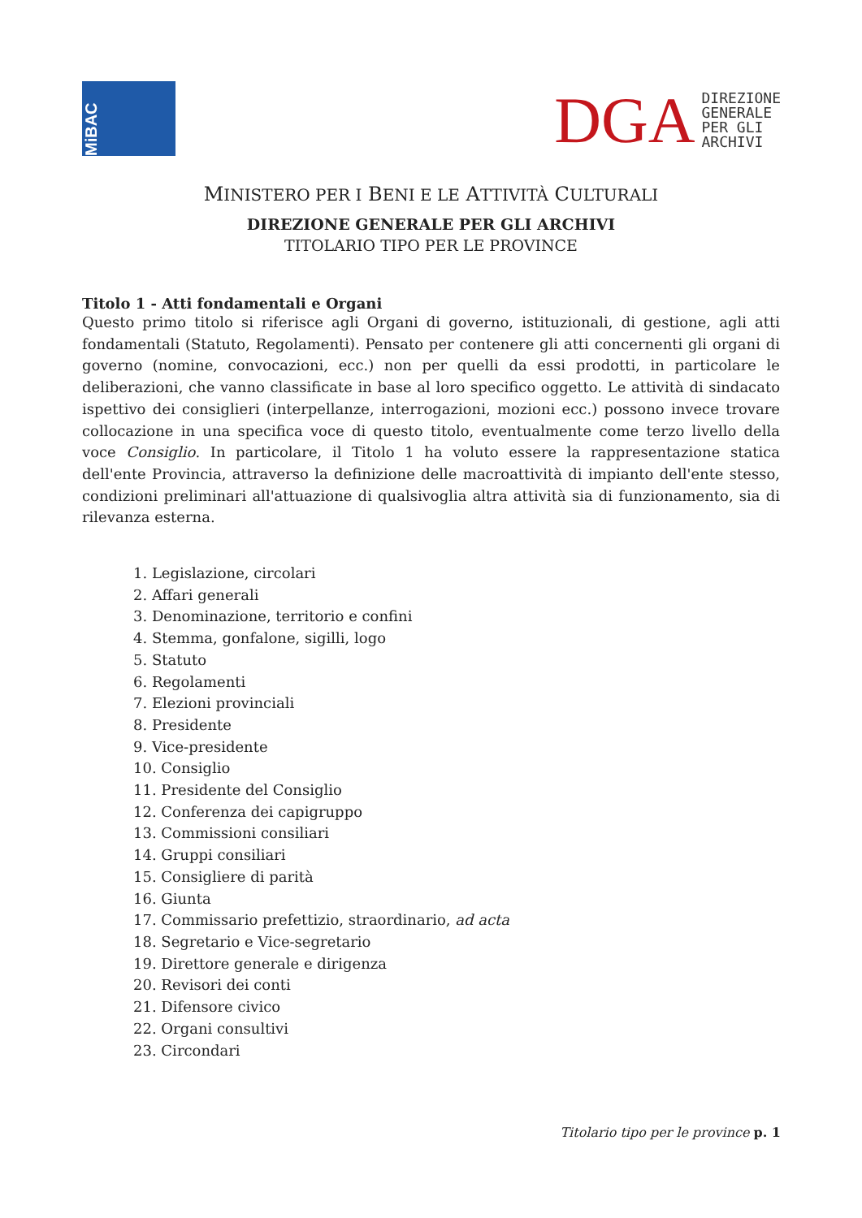MiBAC
DGA DIREZIONE
GENERALE
PER GLI
ARCHIVI
MINISTERO PER I BENI E LE ATTIVITÀ CULTURALI
DIREZIONE GENERALE PER GLI ARCHIVI
TITOLARIO TIPO PER LE PROVINCE
Titolo 1 - Atti fondamentali e Organi
Questo primo titolo si riferisce agli Organi di governo, istituzionali, di gestione, agli atti fondamentali (Statuto, Regolamenti). Pensato per contenere gli atti concernenti gli organi di governo (nomine, convocazioni, ecc.) non per quelli da essi prodotti, in particolare le deliberazioni, che vanno classificate in base al loro specifico oggetto. Le attività di sindacato ispettivo dei consiglieri (interpellanze, interrogazioni, mozioni ecc.) possono invece trovare collocazione in una specifica voce di questo titolo, eventualmente come terzo livello della voce Consiglio. In particolare, il Titolo 1 ha voluto essere la rappresentazione statica dell'ente Provincia, attraverso la definizione delle macroattività di impianto dell'ente stesso, condizioni preliminari all'attuazione di qualsivoglia altra attività sia di funzionamento, sia di rilevanza esterna.
1. Legislazione, circolari
2. Affari generali
3. Denominazione, territorio e confini
4. Stemma, gonfalone, sigilli, logo
5. Statuto
6. Regolamenti
7. Elezioni provinciali
8. Presidente
9. Vice-presidente
10. Consiglio
11. Presidente del Consiglio
12. Conferenza dei capigruppo
13. Commissioni consiliari
14. Gruppi consiliari
15. Consigliere di parità
16. Giunta
17. Commissario prefettizio, straordinario, ad acta
18. Segretario e Vice-segretario
19. Direttore generale e dirigenza
20. Revisori dei conti
21. Difensore civico
22. Organi consultivi
23. Circondari
Titolario tipo per le province p. 1